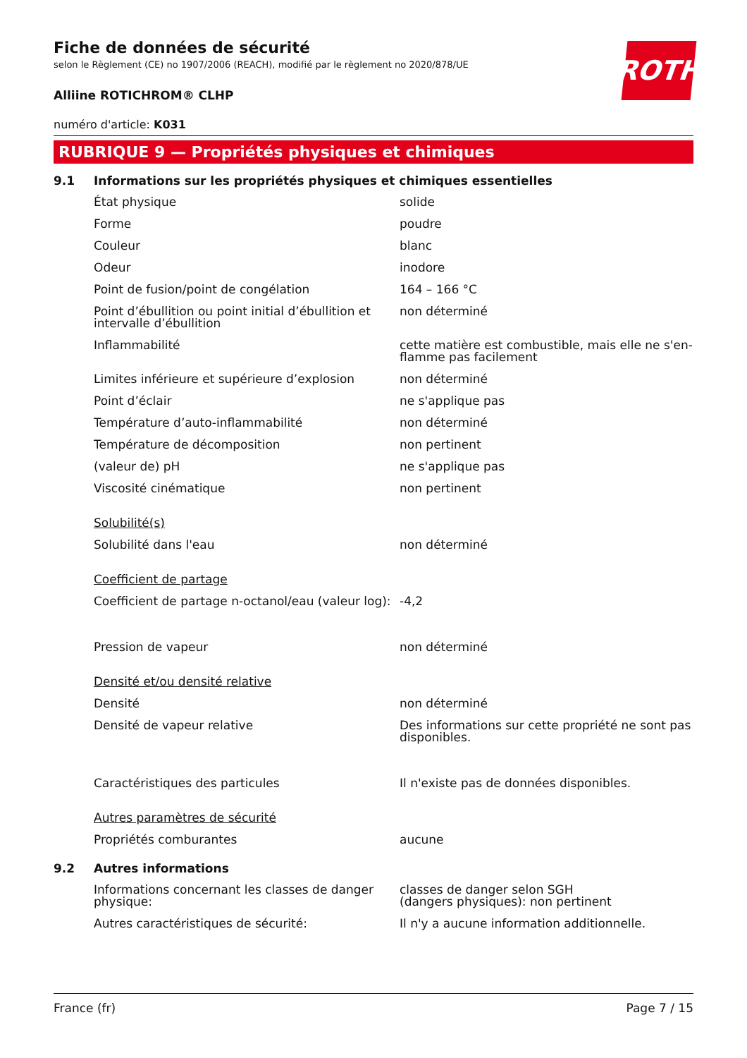ROTH
Fiche de données de sécurité
selon le Règlement (CE) no 1907/2006 (REACH), modifié par le règlement no 2020/878/UE
Alliine ROTICHROM® CLHP
numéro d'article: K031
RUBRIQUE 9 — Propriétés physiques et chimiques
9.1 Informations sur les propriétés physiques et chimiques essentielles
| État physique | solide |
| Forme | poudre |
| Couleur | blanc |
| Odeur | inodore |
| Point de fusion/point de congélation | 164 – 166 °C |
| Point d’ébullition ou point initial d’ébullition et intervalle d’ébullition | non déterminé |
| Inflammabilité | cette matière est combustible, mais elle ne s'en­flamme pas facilement |
| Limites inférieure et supérieure d’explosion | non déterminé |
| Point d’éclair | ne s'applique pas |
| Température d’auto-inflammabilité | non déterminé |
| Température de décomposition | non pertinent |
| (valeur de) pH | ne s'applique pas |
| Viscosité cinématique | non pertinent |
| Solubilité(s) | |
| Solubilité dans l'eau | non déterminé |
| Coefficient de partage | |
| Coefficient de partage n-octanol/eau (valeur log): | -4,2 |
| Pression de vapeur | non déterminé |
| Densité et/ou densité relative | |
| Densité | non déterminé |
| Densité de vapeur relative | Des informations sur cette propriété ne sont pas disponibles. |
| Caractéristiques des particules | Il n'existe pas de données disponibles. |
| Autres paramètres de sécurité | |
| Propriétés comburantes | aucune |
9.2 Autres informations
| Informations concernant les classes de danger physique: | classes de danger selon SGH (dangers physiques): non pertinent |
| Autres caractéristiques de sécurité: | Il n'y a aucune information additionnelle. |
France (fr) Page 7 / 15